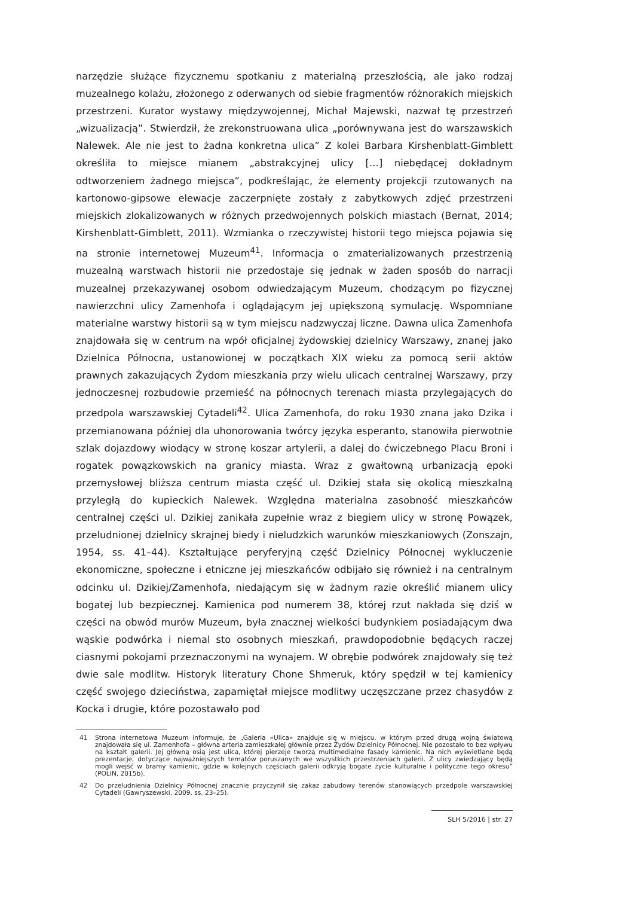narzędzie służące fizycznemu spotkaniu z materialną przeszłością, ale jako rodzaj muzealnego kolażu, złożonego z oderwanych od siebie fragmentów różnorakich miejskich przestrzeni. Kurator wystawy międzywojennej, Michał Majewski, nazwał tę przestrzeń „wizualizacją”. Stwierdził, że zrekonstruowana ulica „porównywana jest do warszawskich Nalewek. Ale nie jest to żadna konkretna ulica” Z kolei Barbara Kirshenblatt-Gimblett określiła to miejsce mianem „abstrakcyjnej ulicy […] niebędącej dokładnym odtworzeniem żadnego miejsca”, podkreślając, że elementy projekcji rzutowanych na kartonowo-gipsowe elewacje zaczerpnięte zostały z zabytkowych zdjęć przestrzeni miejskich zlokalizowanych w różnych przedwojennych polskich miastach (Bernat, 2014; Kirshenblatt-Gimblett, 2011). Wzmianka o rzeczywistej historii tego miejsca pojawia się na stronie internetowej Muzeum<sup>41</sup>. Informacja o zmaterializowanych przestrzenią muzealną warstwach historii nie przedostaje się jednak w żaden sposób do narracji muzealnej przekazywanej osobom odwiedzającym Muzeum, chodzącym po fizycznej nawierzchni ulicy Zamenhofa i oglądającym jej upiększoną symulację. Wspomniane materialne warstwy historii są w tym miejscu nadzwyczaj liczne. Dawna ulica Zamenhofa znajdowała się w centrum na wpół oficjalnej żydowskiej dzielnicy Warszawy, znanej jako Dzielnica Północna, ustanowionej w początkach XIX wieku za pomocą serii aktów prawnych zakazujących Żydom mieszkania przy wielu ulicach centralnej Warszawy, przy jednoczesnej rozbudowie przemieść na północnych terenach miasta przylegających do przedpola warszawskiej Cytadeli<sup>42</sup>. Ulica Zamenhofa, do roku 1930 znana jako Dzika i przemianowana później dla uhonorowania twórcy języka esperanto, stanowiła pierwotnie szlak dojazdowy wiodący w stronę koszar artylerii, a dalej do ćwiczebnego Placu Broni i rogatek powązkowskich na granicy miasta. Wraz z gwałtowną urbanizacją epoki przemysłowej bliższa centrum miasta część ul. Dzikiej stała się okolicą mieszkalną przyległą do kupieckich Nalewek. Względna materialna zasobność mieszkańców centralnej części ul. Dzikiej zanikała zupełnie wraz z biegiem ulicy w stronę Powązek, przeludnionej dzielnicy skrajnej biedy i nieludzkich warunków mieszkaniowych (Zonszajn, 1954, ss. 41–44). Kształtujące peryferyjną część Dzielnicy Północnej wykluczenie ekonomiczne, społeczne i etniczne jej mieszkańców odbijało się również i na centralnym odcinku ul. Dzikiej/Zamenhofa, niedającym się w żadnym razie określić mianem ulicy bogatej lub bezpiecznej. Kamienica pod numerem 38, której rzut nakłada się dziś w części na obwód murów Muzeum, była znacznej wielkości budynkiem posiadającym dwa wąskie podwórka i niemal sto osobnych mieszkań, prawdopodobnie będących raczej ciasnymi pokojami przeznaczonymi na wynajem. W obrębie podwórek znajdowały się też dwie sale modlitw. Historyk literatury Chone Shmeruk, który spędził w tej kamienicy część swojego dzieciństwa, zapamiętał miejsce modlitwy uczęszczane przez chasydów z Kocka i drugie, które pozostawało pod
41 Strona internetowa Muzeum informuje, że „Galeria «Ulica» znajduje się w miejscu, w którym przed drugą wojną światową znajdowała się ul. Zamenhofa – główna arteria zamieszkałej głównie przez Żydów Dzielnicy Północnej. Nie pozostało to bez wpływu na kształt galerii. Jej główną osią jest ulica, której pierzeje tworzą multimedialne fasady kamienic. Na nich wyświetlane będą prezentacje, dotyczące najważniejszych tematów poruszanych we wszystkich przestrzeniach galerii. Z ulicy zwiedzający będą mogli wejść w bramy kamienic, gdzie w kolejnych częściach galerii odkryją bogate życie kulturalne i polityczne tego okresu” (POLIN, 2015b).
42 Do przeludnienia Dzielnicy Północnej znacznie przyczynił się zakaz zabudowy terenów stanowiących przedpole warszawskiej Cytadeli (Gawryszewski, 2009, ss. 23–25).
SLH 5/2016 | str. 27